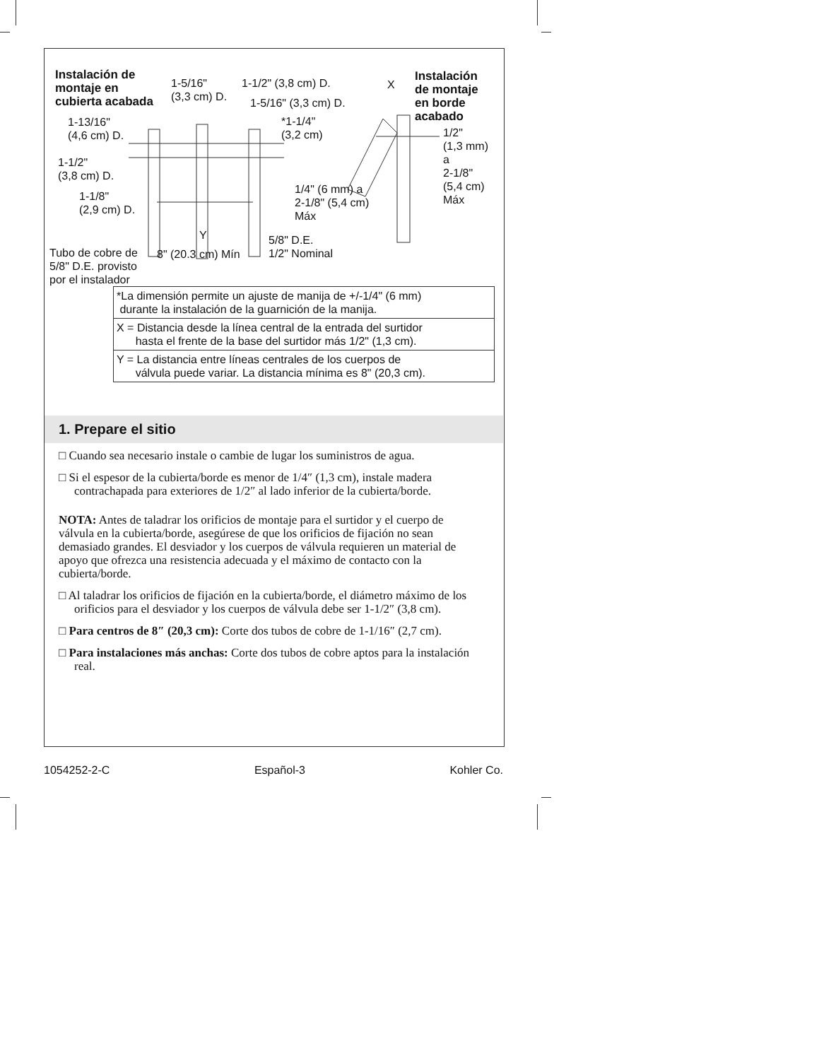Instalación de
montaje en
cubierta acabada
1-5/16"
(3,3 cm) D.
1-1/2" (3,8 cm) D.
1-5/16" (3,3 cm) D.
1-13/16"
(4,6 cm) D.
*1-1/4"
(3,2 cm)
1-1/2"
(3,8 cm) D.
1-1/8"
(2,9 cm) D.
1/4" (6 mm) a
2-1/8" (5,4 cm)
Máx
Y
5/8" D.E.
1/2" Nominal
Tubo de cobre de
5/8" D.E. provisto
por el instalador
8" (20.3 cm) Mín
X
Instalación
de montaje
en borde
acabado
1/2"
(1,3 mm)
a
2-1/8"
(5,4 cm)
Máx
| *La dimensión permite un ajuste de manija de +/-1/4" (6 mm) durante la instalación de la guarnición de la manija. |
| X = Distancia desde la línea central de la entrada del surtidor hasta el frente de la base del surtidor más 1/2" (1,3 cm). |
| Y = La distancia entre líneas centrales de los cuerpos de válvula puede variar. La distancia mínima es 8" (20,3 cm). |
1. Prepare el sitio
□ Cuando sea necesario instale o cambie de lugar los suministros de agua.
□ Si el espesor de la cubierta/borde es menor de 1/4″ (1,3 cm), instale madera contrachapada para exteriores de 1/2″ al lado inferior de la cubierta/borde.
NOTA: Antes de taladrar los orificios de montaje para el surtidor y el cuerpo de válvula en la cubierta/borde, asegúrese de que los orificios de fijación no sean demasiado grandes. El desviador y los cuerpos de válvula requieren un material de apoyo que ofrezca una resistencia adecuada y el máximo de contacto con la cubierta/borde.
□ Al taladrar los orificios de fijación en la cubierta/borde, el diámetro máximo de los orificios para el desviador y los cuerpos de válvula debe ser 1-1/2″ (3,8 cm).
□ Para centros de 8″ (20,3 cm): Corte dos tubos de cobre de 1-1/16″ (2,7 cm).
□ Para instalaciones más anchas: Corte dos tubos de cobre aptos para la instalación real.
1054252-2-C Español-3 Kohler Co.